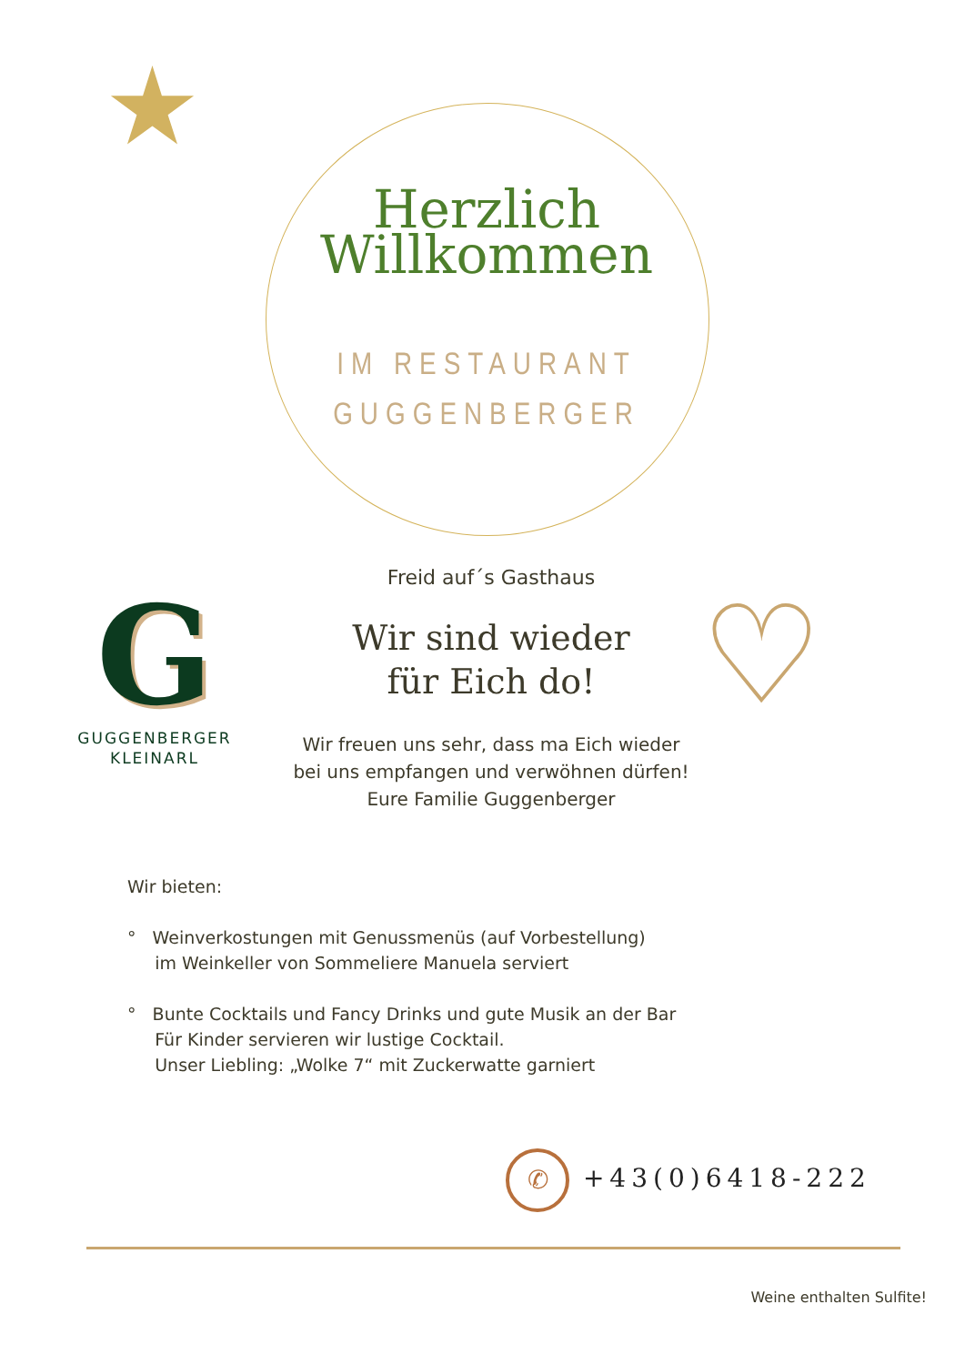Herzlich
Willkommen
IM RESTAURANT
GUGGENBERGER
G
GUGGENBERGER
KLEINARL
Freid auf´s Gasthaus
Wir sind wieder
für Eich do!
Wir freuen uns sehr, dass ma Eich wieder
bei uns empfangen und verwöhnen dürfen!
Eure Familie Guggenberger
♡
Wir bieten:
° Weinverkostungen mit Genussmenüs (auf Vorbestellung)
im Weinkeller von Sommeliere Manuela serviert
° Bunte Cocktails und Fancy Drinks und gute Musik an der Bar
Für Kinder servieren wir lustige Cocktail.
Unser Liebling: „Wolke 7“ mit Zuckerwatte garniert
✆ +43(0)6418-222
Weine enthalten Sulfite!